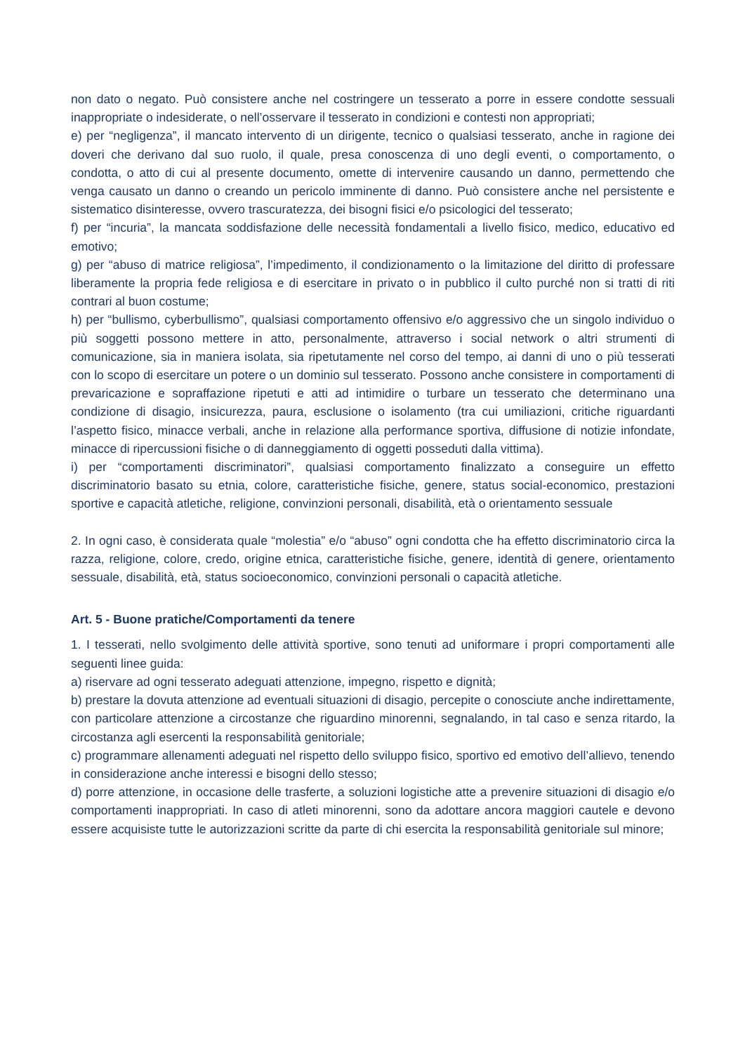non dato o negato. Può consistere anche nel costringere un tesserato a porre in essere condotte sessuali inappropriate o indesiderate, o nell’osservare il tesserato in condizioni e contesti non appropriati;
e) per “negligenza”, il mancato intervento di un dirigente, tecnico o qualsiasi tesserato, anche in ragione dei doveri che derivano dal suo ruolo, il quale, presa conoscenza di uno degli eventi, o comportamento, o condotta, o atto di cui al presente documento, omette di intervenire causando un danno, permettendo che venga causato un danno o creando un pericolo imminente di danno. Può consistere anche nel persistente e sistematico disinteresse, ovvero trascuratezza, dei bisogni fisici e/o psicologici del tesserato;
f) per “incuria”, la mancata soddisfazione delle necessità fondamentali a livello fisico, medico, educativo ed emotivo;
g) per “abuso di matrice religiosa”, l’impedimento, il condizionamento o la limitazione del diritto di professare liberamente la propria fede religiosa e di esercitare in privato o in pubblico il culto purché non si tratti di riti contrari al buon costume;
h) per “bullismo, cyberbullismo”, qualsiasi comportamento offensivo e/o aggressivo che un singolo individuo o più soggetti possono mettere in atto, personalmente, attraverso i social network o altri strumenti di comunicazione, sia in maniera isolata, sia ripetutamente nel corso del tempo, ai danni di uno o più tesserati con lo scopo di esercitare un potere o un dominio sul tesserato. Possono anche consistere in comportamenti di prevaricazione e sopraffazione ripetuti e atti ad intimidire o turbare un tesserato che determinano una condizione di disagio, insicurezza, paura, esclusione o isolamento (tra cui umiliazioni, critiche riguardanti l’aspetto fisico, minacce verbali, anche in relazione alla performance sportiva, diffusione di notizie infondate, minacce di ripercussioni fisiche o di danneggiamento di oggetti posseduti dalla vittima).
i) per “comportamenti discriminatori”, qualsiasi comportamento finalizzato a conseguire un effetto discriminatorio basato su etnia, colore, caratteristiche fisiche, genere, status social-economico, prestazioni sportive e capacità atletiche, religione, convinzioni personali, disabilità, età o orientamento sessuale
2. In ogni caso, è considerata quale “molestia” e/o “abuso” ogni condotta che ha effetto discriminatorio circa la razza, religione, colore, credo, origine etnica, caratteristiche fisiche, genere, identità di genere, orientamento sessuale, disabilità, età, status socioeconomico, convinzioni personali o capacità atletiche.
Art. 5 - Buone pratiche/Comportamenti da tenere
1. I tesserati, nello svolgimento delle attività sportive, sono tenuti ad uniformare i propri comportamenti alle seguenti linee guida:
a) riservare ad ogni tesserato adeguati attenzione, impegno, rispetto e dignità;
b) prestare la dovuta attenzione ad eventuali situazioni di disagio, percepite o conosciute anche indirettamente, con particolare attenzione a circostanze che riguardino minorenni, segnalando, in tal caso e senza ritardo, la circostanza agli esercenti la responsabilità genitoriale;
c) programmare allenamenti adeguati nel rispetto dello sviluppo fisico, sportivo ed emotivo dell’allievo, tenendo in considerazione anche interessi e bisogni dello stesso;
d) porre attenzione, in occasione delle trasferte, a soluzioni logistiche atte a prevenire situazioni di disagio e/o comportamenti inappropriati. In caso di atleti minorenni, sono da adottare ancora maggiori cautele e devono essere acquisiste tutte le autorizzazioni scritte da parte di chi esercita la responsabilità genitoriale sul minore;